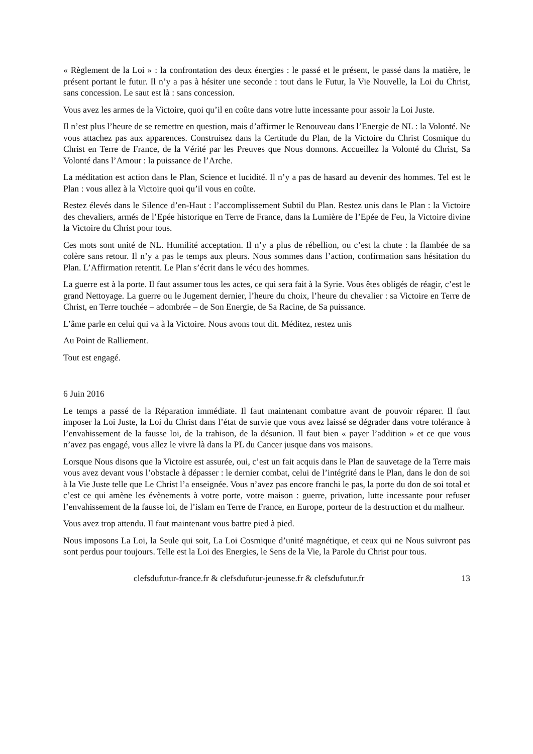« Règlement de la Loi » : la confrontation des deux énergies : le passé et le présent, le passé dans la matière, le présent portant le futur. Il n’y a pas à hésiter une seconde : tout dans le Futur, la Vie Nouvelle, la Loi du Christ, sans concession. Le saut est là : sans concession.
Vous avez les armes de la Victoire, quoi qu’il en coûte dans votre lutte incessante pour assoir la Loi Juste.
Il n’est plus l’heure de se remettre en question, mais d’affirmer le Renouveau dans l’Energie de NL : la Volonté. Ne vous attachez pas aux apparences. Construisez dans la Certitude du Plan, de la Victoire du Christ Cosmique du Christ en Terre de France, de la Vérité par les Preuves que Nous donnons. Accueillez la Volonté du Christ, Sa Volonté dans l’Amour : la puissance de l’Arche.
La méditation est action dans le Plan, Science et lucidité. Il n’y a pas de hasard au devenir des hommes. Tel est le Plan : vous allez à la Victoire quoi qu’il vous en coûte.
Restez élevés dans le Silence d’en-Haut : l’accomplissement Subtil du Plan. Restez unis dans le Plan : la Victoire des chevaliers, armés de l’Epée historique en Terre de France, dans la Lumière de l’Epée de Feu, la Victoire divine la Victoire du Christ pour tous.
Ces mots sont unité de NL. Humilité acceptation. Il n’y a plus de rébellion, ou c’est la chute : la flambée de sa colère sans retour. Il n’y a pas le temps aux pleurs. Nous sommes dans l’action, confirmation sans hésitation du Plan. L’Affirmation retentit. Le Plan s’écrit dans le vécu des hommes.
La guerre est à la porte. Il faut assumer tous les actes, ce qui sera fait à la Syrie. Vous êtes obligés de réagir, c’est le grand Nettoyage. La guerre ou le Jugement dernier, l’heure du choix, l’heure du chevalier : sa Victoire en Terre de Christ, en Terre touchée – adombrée – de Son Energie, de Sa Racine, de Sa puissance.
L’âme parle en celui qui va à la Victoire. Nous avons tout dit. Méditez, restez unis
Au Point de Ralliement.
Tout est engagé.
6 Juin 2016
Le temps a passé de la Réparation immédiate. Il faut maintenant combattre avant de pouvoir réparer. Il faut imposer la Loi Juste, la Loi du Christ dans l’état de survie que vous avez laissé se dégrader dans votre tolérance à l’envahissement de la fausse loi, de la trahison, de la désunion. Il faut bien « payer l’addition » et ce que vous n’avez pas engagé, vous allez le vivre là dans la PL du Cancer jusque dans vos maisons.
Lorsque Nous disons que la Victoire est assurée, oui, c’est un fait acquis dans le Plan de sauvetage de la Terre mais vous avez devant vous l’obstacle à dépasser : le dernier combat, celui de l’intégrité dans le Plan, dans le don de soi à la Vie Juste telle que Le Christ l’a enseignée. Vous n’avez pas encore franchi le pas, la porte du don de soi total et c’est ce qui amène les évènements à votre porte, votre maison : guerre, privation, lutte incessante pour refuser l’envahissement de la fausse loi, de l’islam en Terre de France, en Europe, porteur de la destruction et du malheur.
Vous avez trop attendu. Il faut maintenant vous battre pied à pied.
Nous imposons La Loi, la Seule qui soit, La Loi Cosmique d’unité magnétique, et ceux qui ne Nous suivront pas sont perdus pour toujours. Telle est la Loi des Energies, le Sens de la Vie, la Parole du Christ pour tous.
clefsdufutur-france.fr & clefsdufutur-jeunesse.fr & clefsdufutur.fr 13